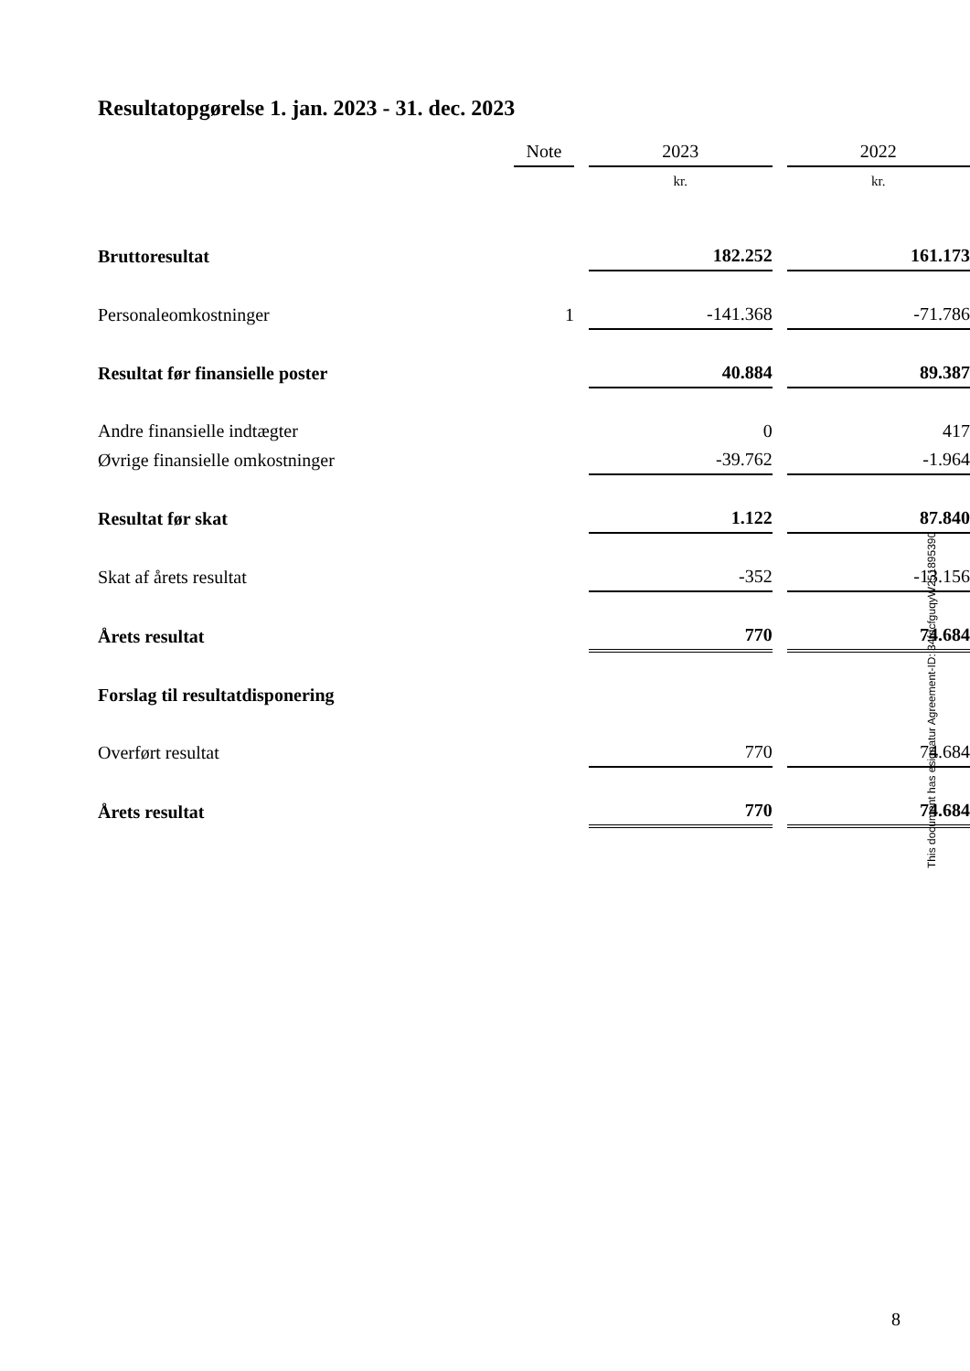Resultatopgørelse 1. jan. 2023 - 31. dec. 2023
| | Note | | 2023 | | 2022 |
| --- | --- | --- | --- | --- | --- |
| | | | kr. | | kr. |
| Bruttoresultat | | | 182.252 | | 161.173 |
| Personaleomkostninger | 1 | | -141.368 | | -71.786 |
| Resultat før finansielle poster | | | 40.884 | | 89.387 |
| Andre finansielle indtægter | | | 0 | | 417 |
| Øvrige finansielle omkostninger | | | -39.762 | | -1.964 |
| Resultat før skat | | | 1.122 | | 87.840 |
| Skat af årets resultat | | | -352 | | -13.156 |
| Årets resultat | | | 770 | | 74.684 |
| Forslag til resultatdisponering | | | | | |
| Overført resultat | | | 770 | | 74.684 |
| Årets resultat | | | 770 | | 74.684 |
This document has esignatur Agreement-ID: 34fdcfguqyW251895390
8